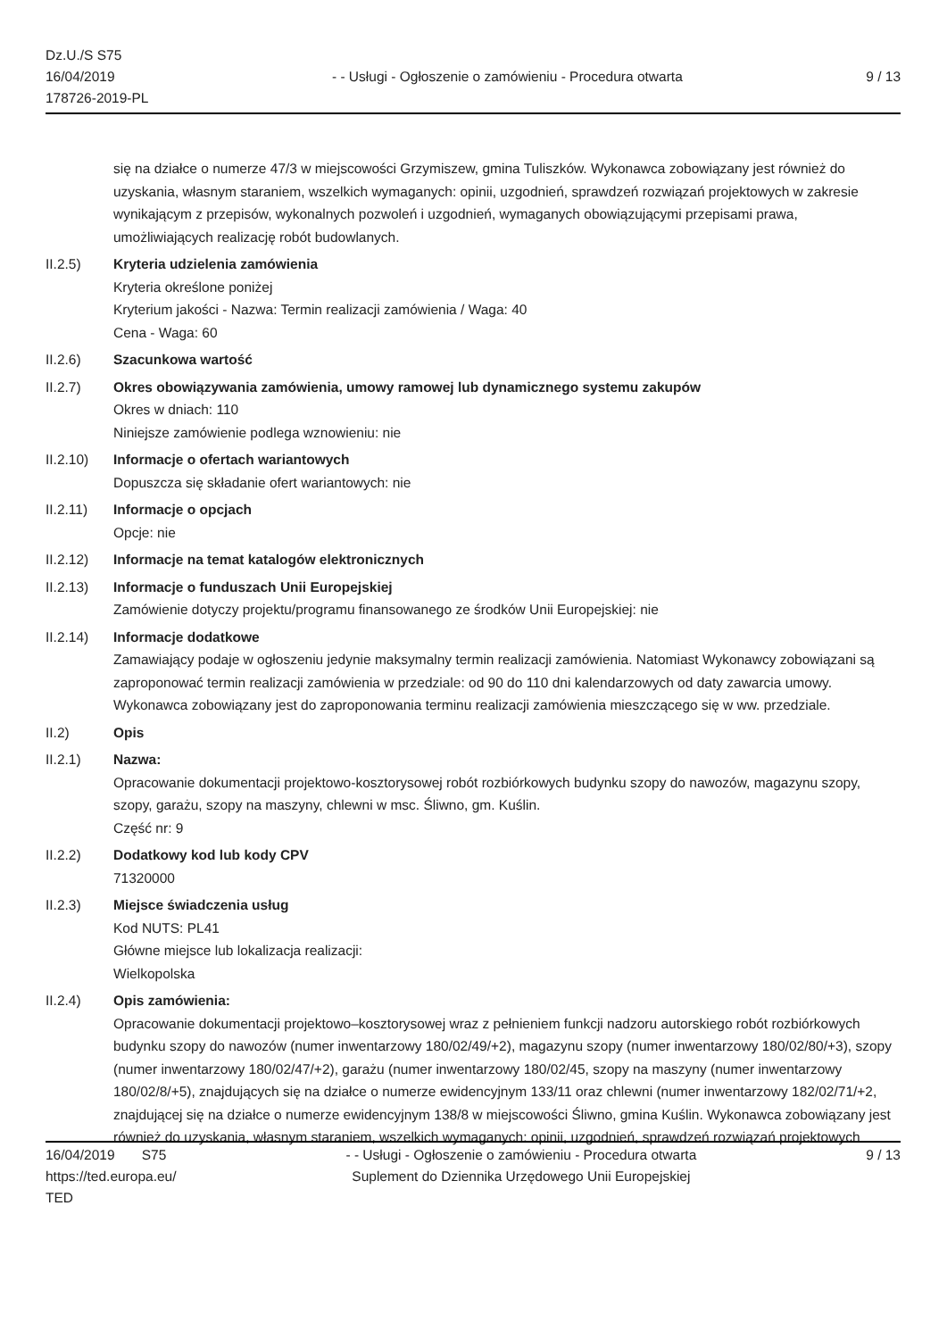Dz.U./S S75
16/04/2019
178726-2019-PL
- - Usługi - Ogłoszenie o zamówieniu - Procedura otwarta
9 / 13
się na działce o numerze 47/3 w miejscowości Grzymiszew, gmina Tuliszków. Wykonawca zobowiązany jest również do uzyskania, własnym staraniem, wszelkich wymaganych: opinii, uzgodnień, sprawdzeń rozwiązań projektowych w zakresie wynikającym z przepisów, wykonalnych pozwoleń i uzgodnień, wymaganych obowiązującymi przepisami prawa, umożliwiających realizację robót budowlanych.
II.2.5) Kryteria udzielenia zamówienia
Kryteria określone poniżej
Kryterium jakości - Nazwa: Termin realizacji zamówienia / Waga: 40
Cena - Waga: 60
II.2.6) Szacunkowa wartość
II.2.7) Okres obowiązywania zamówienia, umowy ramowej lub dynamicznego systemu zakupów
Okres w dniach: 110
Niniejsze zamówienie podlega wznowieniu: nie
II.2.10) Informacje o ofertach wariantowych
Dopuszcza się składanie ofert wariantowych: nie
II.2.11) Informacje o opcjach
Opcje: nie
II.2.12) Informacje na temat katalogów elektronicznych
II.2.13) Informacje o funduszach Unii Europejskiej
Zamówienie dotyczy projektu/programu finansowanego ze środków Unii Europejskiej: nie
II.2.14) Informacje dodatkowe
Zamawiający podaje w ogłoszeniu jedynie maksymalny termin realizacji zamówienia. Natomiast Wykonawcy zobowiązani są zaproponować termin realizacji zamówienia w przedziale: od 90 do 110 dni kalendarzowych od daty zawarcia umowy. Wykonawca zobowiązany jest do zaproponowania terminu realizacji zamówienia mieszczącego się w ww. przedziale.
II.2) Opis
II.2.1) Nazwa:
Opracowanie dokumentacji projektowo-kosztorysowej robót rozbiórkowych budynku szopy do nawozów, magazynu szopy, szopy, garażu, szopy na maszyny, chlewni w msc. Śliwno, gm. Kuślin.
Część nr: 9
II.2.2) Dodatkowy kod lub kody CPV
71320000
II.2.3) Miejsce świadczenia usług
Kod NUTS: PL41
Główne miejsce lub lokalizacja realizacji:
Wielkopolska
II.2.4) Opis zamówienia:
Opracowanie dokumentacji projektowo–kosztorysowej wraz z pełnieniem funkcji nadzoru autorskiego robót rozbiórkowych budynku szopy do nawozów (numer inwentarzowy 180/02/49/+2), magazynu szopy (numer inwentarzowy 180/02/80/+3), szopy (numer inwentarzowy 180/02/47/+2), garażu (numer inwentarzowy 180/02/45, szopy na maszyny (numer inwentarzowy 180/02/8/+5), znajdujących się na działce o numerze ewidencyjnym 133/11 oraz chlewni (numer inwentarzowy 182/02/71/+2, znajdującej się na działce o numerze ewidencyjnym 138/8 w miejscowości Śliwno, gmina Kuślin. Wykonawca zobowiązany jest również do uzyskania, własnym staraniem, wszelkich wymaganych: opinii, uzgodnień, sprawdzeń rozwiązań projektowych
16/04/2019 S75
https://ted.europa.eu/
TED
- - Usługi - Ogłoszenie o zamówieniu - Procedura otwarta
Suplement do Dziennika Urzędowego Unii Europejskiej
9 / 13